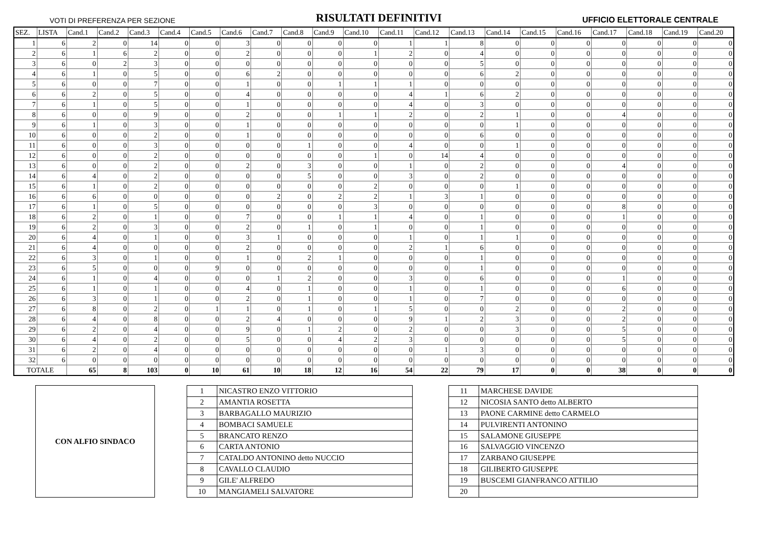VOTI DI PREFERENZA PER SEZIONE RISULTATI DEFINITIVI UFFICIO ELETTORALE CENTRALE
| SEZ. | LISTA | Cand.1 | Cand.2 | Cand.3 | Cand.4 | Cand.5 | Cand.6 | Cand.7 | Cand.8 | Cand.9 | Cand.10 | Cand.11 | Cand.12 | Cand.13 | Cand.14 | Cand.15 | Cand.16 | Cand.17 | Cand.18 | Cand.19 | Cand.20 |
| --- | --- | --- | --- | --- | --- | --- | --- | --- | --- | --- | --- | --- | --- | --- | --- | --- | --- | --- | --- | --- | --- |
| 1 | 6 | 2 | 0 | 14 | 0 | 0 | 3 | 0 | 0 | 0 | 0 | 1 | 1 | 8 | 0 | 0 | 0 | 0 | 0 | 0 | 0 |
| 2 | 6 | 1 | 6 | 2 | 0 | 0 | 2 | 0 | 0 | 0 | 1 | 2 | 0 | 4 | 0 | 0 | 0 | 0 | 0 | 0 | 0 |
| 3 | 6 | 0 | 2 | 3 | 0 | 0 | 0 | 0 | 0 | 0 | 0 | 0 | 0 | 5 | 0 | 0 | 0 | 0 | 0 | 0 | 0 |
| 4 | 6 | 1 | 0 | 5 | 0 | 0 | 6 | 2 | 0 | 0 | 0 | 0 | 0 | 6 | 2 | 0 | 0 | 0 | 0 | 0 | 0 |
| 5 | 6 | 0 | 0 | 7 | 0 | 0 | 1 | 0 | 0 | 1 | 1 | 1 | 0 | 0 | 0 | 0 | 0 | 0 | 0 | 0 | 0 |
| 6 | 6 | 2 | 0 | 5 | 0 | 0 | 4 | 0 | 0 | 0 | 0 | 4 | 1 | 6 | 2 | 0 | 0 | 0 | 0 | 0 | 0 |
| 7 | 6 | 1 | 0 | 5 | 0 | 0 | 1 | 0 | 0 | 0 | 0 | 4 | 0 | 3 | 0 | 0 | 0 | 0 | 0 | 0 | 0 |
| 8 | 6 | 0 | 0 | 9 | 0 | 0 | 2 | 0 | 0 | 1 | 1 | 2 | 0 | 2 | 1 | 0 | 0 | 4 | 0 | 0 | 0 |
| 9 | 6 | 1 | 0 | 3 | 0 | 0 | 1 | 0 | 0 | 0 | 0 | 0 | 0 | 0 | 1 | 0 | 0 | 0 | 0 | 0 | 0 |
| 10 | 6 | 0 | 0 | 2 | 0 | 0 | 1 | 0 | 0 | 0 | 0 | 0 | 0 | 6 | 0 | 0 | 0 | 0 | 0 | 0 | 0 |
| 11 | 6 | 0 | 0 | 3 | 0 | 0 | 0 | 0 | 1 | 0 | 0 | 4 | 0 | 0 | 1 | 0 | 0 | 0 | 0 | 0 | 0 |
| 12 | 6 | 0 | 0 | 2 | 0 | 0 | 0 | 0 | 0 | 0 | 1 | 0 | 14 | 4 | 0 | 0 | 0 | 0 | 0 | 0 | 0 |
| 13 | 6 | 0 | 0 | 2 | 0 | 0 | 2 | 0 | 3 | 0 | 0 | 1 | 0 | 2 | 0 | 0 | 0 | 4 | 0 | 0 | 0 |
| 14 | 6 | 4 | 0 | 2 | 0 | 0 | 0 | 0 | 5 | 0 | 0 | 3 | 0 | 2 | 0 | 0 | 0 | 0 | 0 | 0 | 0 |
| 15 | 6 | 1 | 0 | 2 | 0 | 0 | 0 | 0 | 0 | 0 | 2 | 0 | 0 | 0 | 1 | 0 | 0 | 0 | 0 | 0 | 0 |
| 16 | 6 | 6 | 0 | 0 | 0 | 0 | 0 | 2 | 0 | 2 | 2 | 1 | 3 | 1 | 0 | 0 | 0 | 0 | 0 | 0 | 0 |
| 17 | 6 | 1 | 0 | 5 | 0 | 0 | 0 | 0 | 0 | 0 | 3 | 0 | 0 | 0 | 0 | 0 | 0 | 8 | 0 | 0 | 0 |
| 18 | 6 | 2 | 0 | 1 | 0 | 0 | 7 | 0 | 0 | 1 | 1 | 4 | 0 | 1 | 0 | 0 | 0 | 1 | 0 | 0 | 0 |
| 19 | 6 | 2 | 0 | 3 | 0 | 0 | 2 | 0 | 1 | 0 | 1 | 0 | 0 | 1 | 0 | 0 | 0 | 0 | 0 | 0 | 0 |
| 20 | 6 | 4 | 0 | 1 | 0 | 0 | 3 | 1 | 0 | 0 | 0 | 1 | 0 | 1 | 1 | 0 | 0 | 0 | 0 | 0 | 0 |
| 21 | 6 | 4 | 0 | 0 | 0 | 0 | 2 | 0 | 0 | 0 | 0 | 2 | 1 | 6 | 0 | 0 | 0 | 0 | 0 | 0 | 0 |
| 22 | 6 | 3 | 0 | 1 | 0 | 0 | 1 | 0 | 2 | 1 | 0 | 0 | 0 | 1 | 0 | 0 | 0 | 0 | 0 | 0 | 0 |
| 23 | 6 | 5 | 0 | 0 | 0 | 9 | 0 | 0 | 0 | 0 | 0 | 0 | 0 | 1 | 0 | 0 | 0 | 0 | 0 | 0 | 0 |
| 24 | 6 | 1 | 0 | 4 | 0 | 0 | 0 | 1 | 2 | 0 | 0 | 3 | 0 | 6 | 0 | 0 | 0 | 1 | 0 | 0 | 0 |
| 25 | 6 | 1 | 0 | 1 | 0 | 0 | 4 | 0 | 1 | 0 | 0 | 1 | 0 | 1 | 0 | 0 | 0 | 6 | 0 | 0 | 0 |
| 26 | 6 | 3 | 0 | 1 | 0 | 0 | 2 | 0 | 1 | 0 | 0 | 1 | 0 | 7 | 0 | 0 | 0 | 0 | 0 | 0 | 0 |
| 27 | 6 | 8 | 0 | 2 | 0 | 1 | 1 | 0 | 1 | 0 | 1 | 5 | 0 | 0 | 2 | 0 | 0 | 2 | 0 | 0 | 0 |
| 28 | 6 | 4 | 0 | 8 | 0 | 0 | 2 | 4 | 0 | 0 | 0 | 9 | 1 | 2 | 3 | 0 | 0 | 2 | 0 | 0 | 0 |
| 29 | 6 | 2 | 0 | 4 | 0 | 0 | 9 | 0 | 1 | 2 | 0 | 2 | 0 | 0 | 3 | 0 | 0 | 5 | 0 | 0 | 0 |
| 30 | 6 | 4 | 0 | 2 | 0 | 0 | 5 | 0 | 0 | 4 | 2 | 3 | 0 | 0 | 0 | 0 | 0 | 5 | 0 | 0 | 0 |
| 31 | 6 | 2 | 0 | 4 | 0 | 0 | 0 | 0 | 0 | 0 | 0 | 0 | 1 | 3 | 0 | 0 | 0 | 0 | 0 | 0 | 0 |
| 32 | 6 | 0 | 0 | 0 | 0 | 0 | 0 | 0 | 0 | 0 | 0 | 0 | 0 | 0 | 0 | 0 | 0 | 0 | 0 | 0 | 0 |
| TOTALE | | 65 | 8 | 103 | 0 | 10 | 61 | 10 | 18 | 12 | 16 | 54 | 22 | 79 | 17 | 0 | 0 | 38 | 0 | 0 | 0 |
CON ALFIO SINDACO
| 1 | NICASTRO ENZO VITTORIO |
| 2 | AMANTIA ROSETTA |
| 3 | BARBAGALLO MAURIZIO |
| 4 | BOMBACI SAMUELE |
| 5 | BRANCATO RENZO |
| 6 | CARTA ANTONIO |
| 7 | CATALDO ANTONINO detto NUCCIO |
| 8 | CAVALLO CLAUDIO |
| 9 | GILE' ALFREDO |
| 10 | MANGIAMELI SALVATORE |
| 11 | MARCHESE DAVIDE |
| 12 | NICOSIA SANTO detto ALBERTO |
| 13 | PAONE CARMINE detto CARMELO |
| 14 | PULVIRENTI ANTONINO |
| 15 | SALAMONE GIUSEPPE |
| 16 | SALVAGGIO VINCENZO |
| 17 | ZARBANO GIUSEPPE |
| 18 | GILIBERTO GIUSEPPE |
| 19 | BUSCEMI GIANFRANCO ATTILIO |
| 20 | |